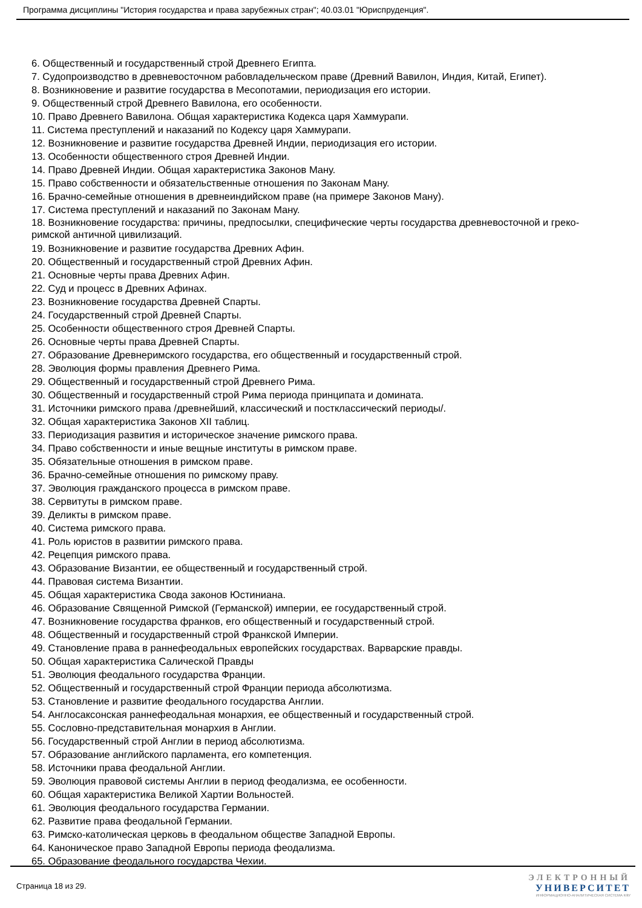Программа дисциплины "История государства и права зарубежных стран"; 40.03.01 "Юриспруденция".
6. Общественный и государственный строй Древнего Египта.
7. Судопроизводство в древневосточном рабовладельческом праве (Древний Вавилон, Индия, Китай, Египет).
8. Возникновение и развитие государства в Месопотамии, периодизация его истории.
9. Общественный строй Древнего Вавилона, его особенности.
10. Право Древнего Вавилона. Общая характеристика Кодекса царя Хаммурапи.
11. Система преступлений и наказаний по Кодексу царя Хаммурапи.
12. Возникновение и развитие государства Древней Индии, периодизация его истории.
13. Особенности общественного строя Древней Индии.
14. Право Древней Индии. Общая характеристика Законов Ману.
15. Право собственности и обязательственные отношения по Законам Ману.
16. Брачно-семейные отношения в древнеиндийском праве (на примере Законов Ману).
17. Система преступлений и наказаний по Законам Ману.
18. Возникновение государства: причины, предпосылки, специфические черты государства древневосточной и греко-римской античной цивилизаций.
19. Возникновение и развитие государства Древних Афин.
20. Общественный и государственный строй Древних Афин.
21. Основные черты права Древних Афин.
22. Суд и процесс в Древних Афинах.
23. Возникновение государства Древней Спарты.
24. Государственный строй Древней Спарты.
25. Особенности общественного строя Древней Спарты.
26. Основные черты права Древней Спарты.
27. Образование Древнеримского государства, его общественный и государственный строй.
28. Эволюция формы правления Древнего Рима.
29. Общественный и государственный строй Древнего Рима.
30. Общественный и государственный строй Рима периода принципата и домината.
31. Источники римского права /древнейший, классический и постклассический периоды/.
32. Общая характеристика Законов XII таблиц.
33. Периодизация развития и историческое значение римского права.
34. Право собственности и иные вещные институты в римском праве.
35. Обязательные отношения в римском праве.
36. Брачно-семейные отношения по римскому праву.
37. Эволюция гражданского процесса в римском праве.
38. Сервитуты в римском праве.
39. Деликты в римском праве.
40. Система римского права.
41. Роль юристов в развитии римского права.
42. Рецепция римского права.
43. Образование Византии, ее общественный и государственный строй.
44. Правовая система Византии.
45. Общая характеристика Свода законов Юстиниана.
46. Образование Священной Римской (Германской) империи, ее государственный строй.
47. Возникновение государства франков, его общественный и государственный строй.
48. Общественный и государственный строй Франкской Империи.
49. Становление права в раннефеодальных европейских государствах. Варварские правды.
50. Общая характеристика Салической Правды
51. Эволюция феодального государства Франции.
52. Общественный и государственный строй Франции периода абсолютизма.
53. Становление и развитие феодального государства Англии.
54. Англосаксонская раннефеодальная монархия, ее общественный и государственный строй.
55. Сословно-представительная монархия в Англии.
56. Государственный строй Англии в период абсолютизма.
57. Образование английского парламента, его компетенция.
58. Источники права феодальной Англии.
59. Эволюция правовой системы Англии в период феодализма, ее особенности.
60. Общая характеристика Великой Хартии Вольностей.
61. Эволюция феодального государства Германии.
62. Развитие права феодальной Германии.
63. Римско-католическая церковь в феодальном обществе Западной Европы.
64. Каноническое право Западной Европы периода феодализма.
65. Образование феодального государства Чехии.
Страница 18 из 29.
ЭЛЕКТРОННЫЙ
УНИВЕРСИТЕТ
ИНФОРМАЦИОННО-АНАЛИТИЧЕСКАЯ СИСТЕМА КФУ